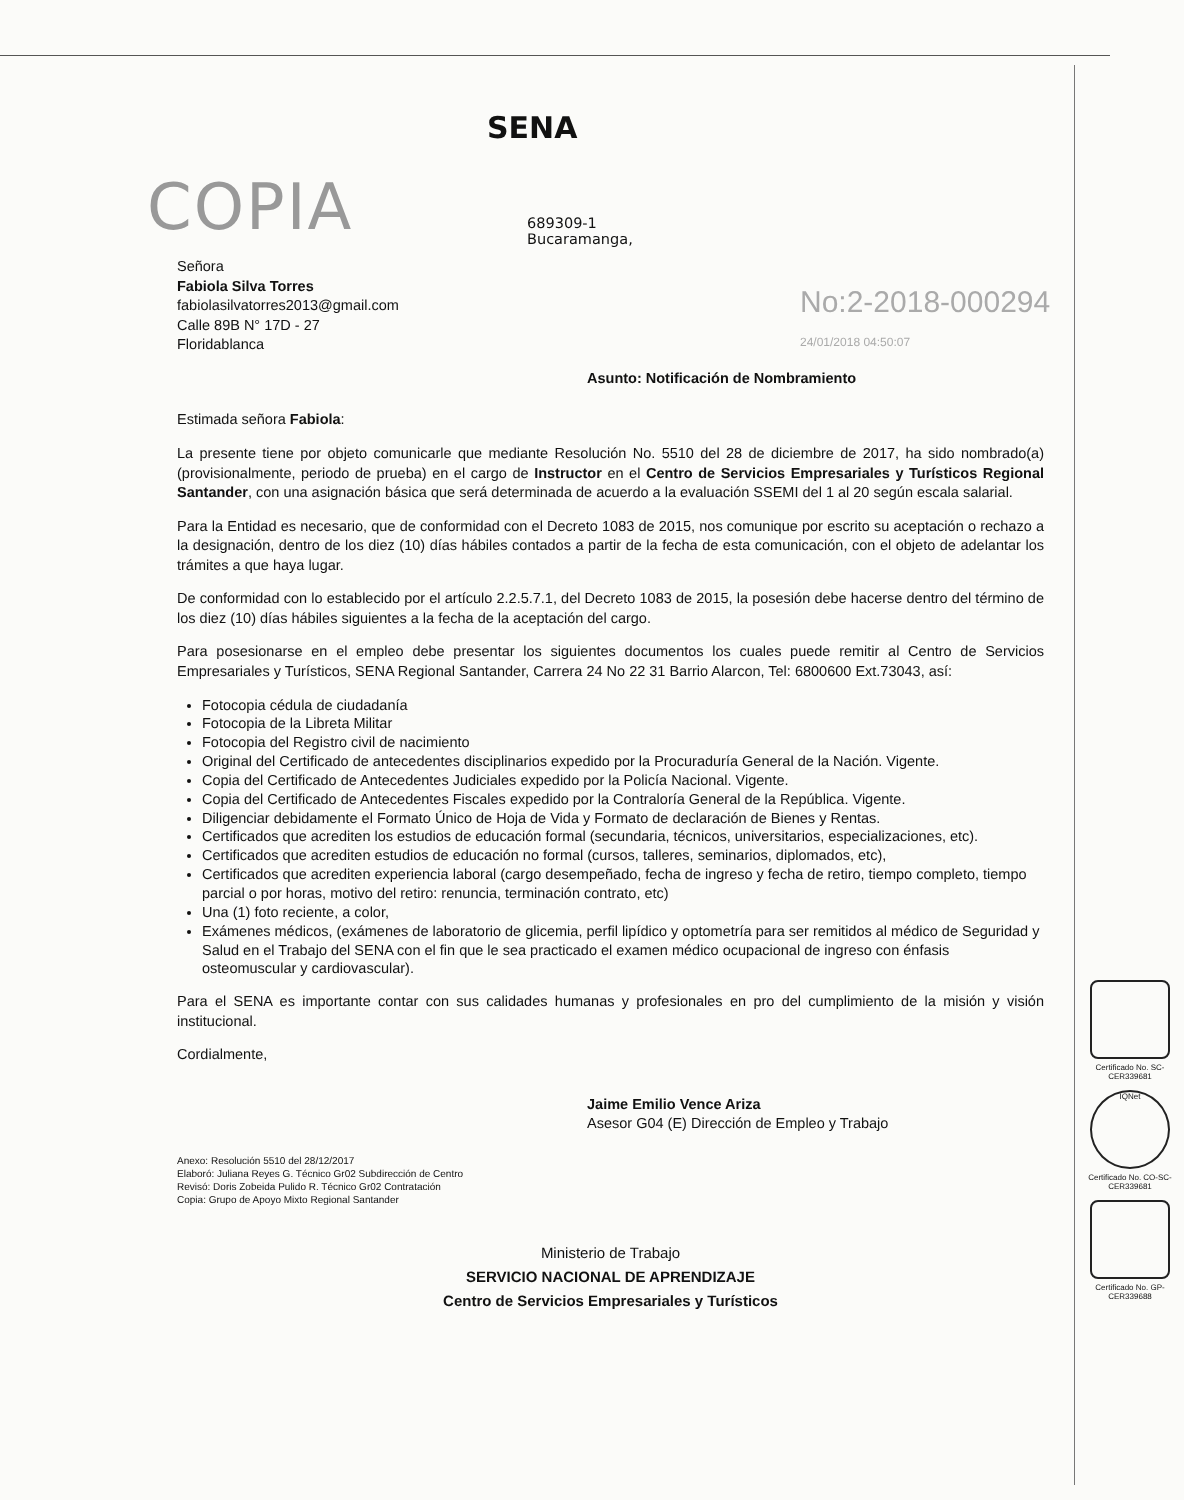COPIA
SENA
689309-1
Bucaramanga,
No:2-2018-000294
24/01/2018 04:50:07
Señora
Fabiola Silva Torres
fabiolasilvatorres2013@gmail.com
Calle 89B N° 17D - 27
Floridablanca
Asunto: Notificación de Nombramiento
Estimada señora Fabiola:
La presente tiene por objeto comunicarle que mediante Resolución No. 5510 del 28 de diciembre de 2017, ha sido nombrado(a) (provisionalmente, periodo de prueba) en el cargo de Instructor en el Centro de Servicios Empresariales y Turísticos Regional Santander, con una asignación básica que será determinada de acuerdo a la evaluación SSEMI del 1 al 20 según escala salarial.
Para la Entidad es necesario, que de conformidad con el Decreto 1083 de 2015, nos comunique por escrito su aceptación o rechazo a la designación, dentro de los diez (10) días hábiles contados a partir de la fecha de esta comunicación, con el objeto de adelantar los trámites a que haya lugar.
De conformidad con lo establecido por el artículo 2.2.5.7.1, del Decreto 1083 de 2015, la posesión debe hacerse dentro del término de los diez (10) días hábiles siguientes a la fecha de la aceptación del cargo.
Para posesionarse en el empleo debe presentar los siguientes documentos los cuales puede remitir al Centro de Servicios Empresariales y Turísticos, SENA Regional Santander, Carrera 24 No 22 31 Barrio Alarcon, Tel: 6800600 Ext.73043, así:
Fotocopia cédula de ciudadanía
Fotocopia de la Libreta Militar
Fotocopia del Registro civil de nacimiento
Original del Certificado de antecedentes disciplinarios expedido por la Procuraduría General de la Nación. Vigente.
Copia del Certificado de Antecedentes Judiciales expedido por la Policía Nacional. Vigente.
Copia del Certificado de Antecedentes Fiscales expedido por la Contraloría General de la República. Vigente.
Diligenciar debidamente el Formato Único de Hoja de Vida y Formato de declaración de Bienes y Rentas.
Certificados que acrediten los estudios de educación formal (secundaria, técnicos, universitarios, especializaciones, etc).
Certificados que acrediten estudios de educación no formal (cursos, talleres, seminarios, diplomados, etc),
Certificados que acrediten experiencia laboral (cargo desempeñado, fecha de ingreso y fecha de retiro, tiempo completo, tiempo parcial o por horas, motivo del retiro: renuncia, terminación contrato, etc)
Una (1) foto reciente, a color,
Exámenes médicos, (exámenes de laboratorio de glicemia, perfil lipídico y optometría para ser remitidos al médico de Seguridad y Salud en el Trabajo del SENA con el fin que le sea practicado el examen médico ocupacional de ingreso con énfasis osteomuscular y cardiovascular).
Para el SENA es importante contar con sus calidades humanas y profesionales en pro del cumplimiento de la misión y visión institucional.
Cordialmente,
Jaime Emilio Vence Ariza
Asesor G04 (E) Dirección de Empleo y Trabajo
Anexo: Resolución 5510 del 28/12/2017
Elaboró: Juliana Reyes G. Técnico Gr02 Subdirección de Centro
Revisó: Doris Zobeida Pulido R. Técnico Gr02 Contratación
Copia: Grupo de Apoyo Mixto Regional Santander
Ministerio de Trabajo
SERVICIO NACIONAL DE APRENDIZAJE
Centro de Servicios Empresariales y Turísticos
Certificado No. SC-CER339681
IQNet
Certificado No. CO-SC-CER339681
Certificado No. GP-CER339688